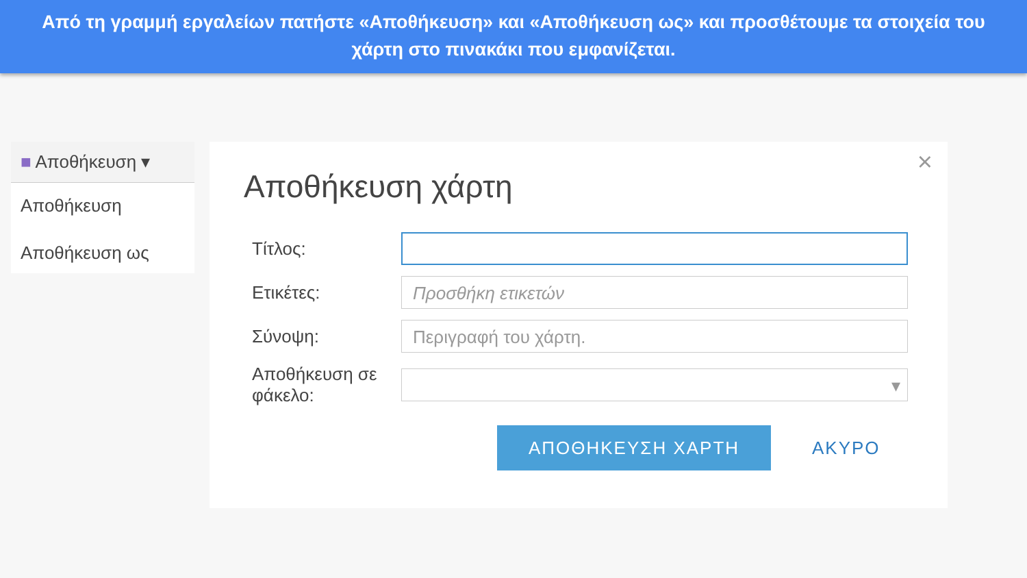Από τη γραμμή εργαλείων πατήστε «Αποθήκευση» και «Αποθήκευση ως» και προσθέτουμε τα στοιχεία του χάρτη στο πινακάκι που εμφανίζεται.
■ Αποθήκευση ▾
Αποθήκευση
Αποθήκευση ως
×
Αποθήκευση χάρτη
Τίτλος:
Ετικέτες:
Προσθήκη ετικετών
Σύνοψη:
Περιγραφή του χάρτη.
Αποθήκευση σε φάκελο:
▾
ΑΠΟΘΗΚΕΥΣΗ ΧΑΡΤΗ
ΑΚΥΡΟ